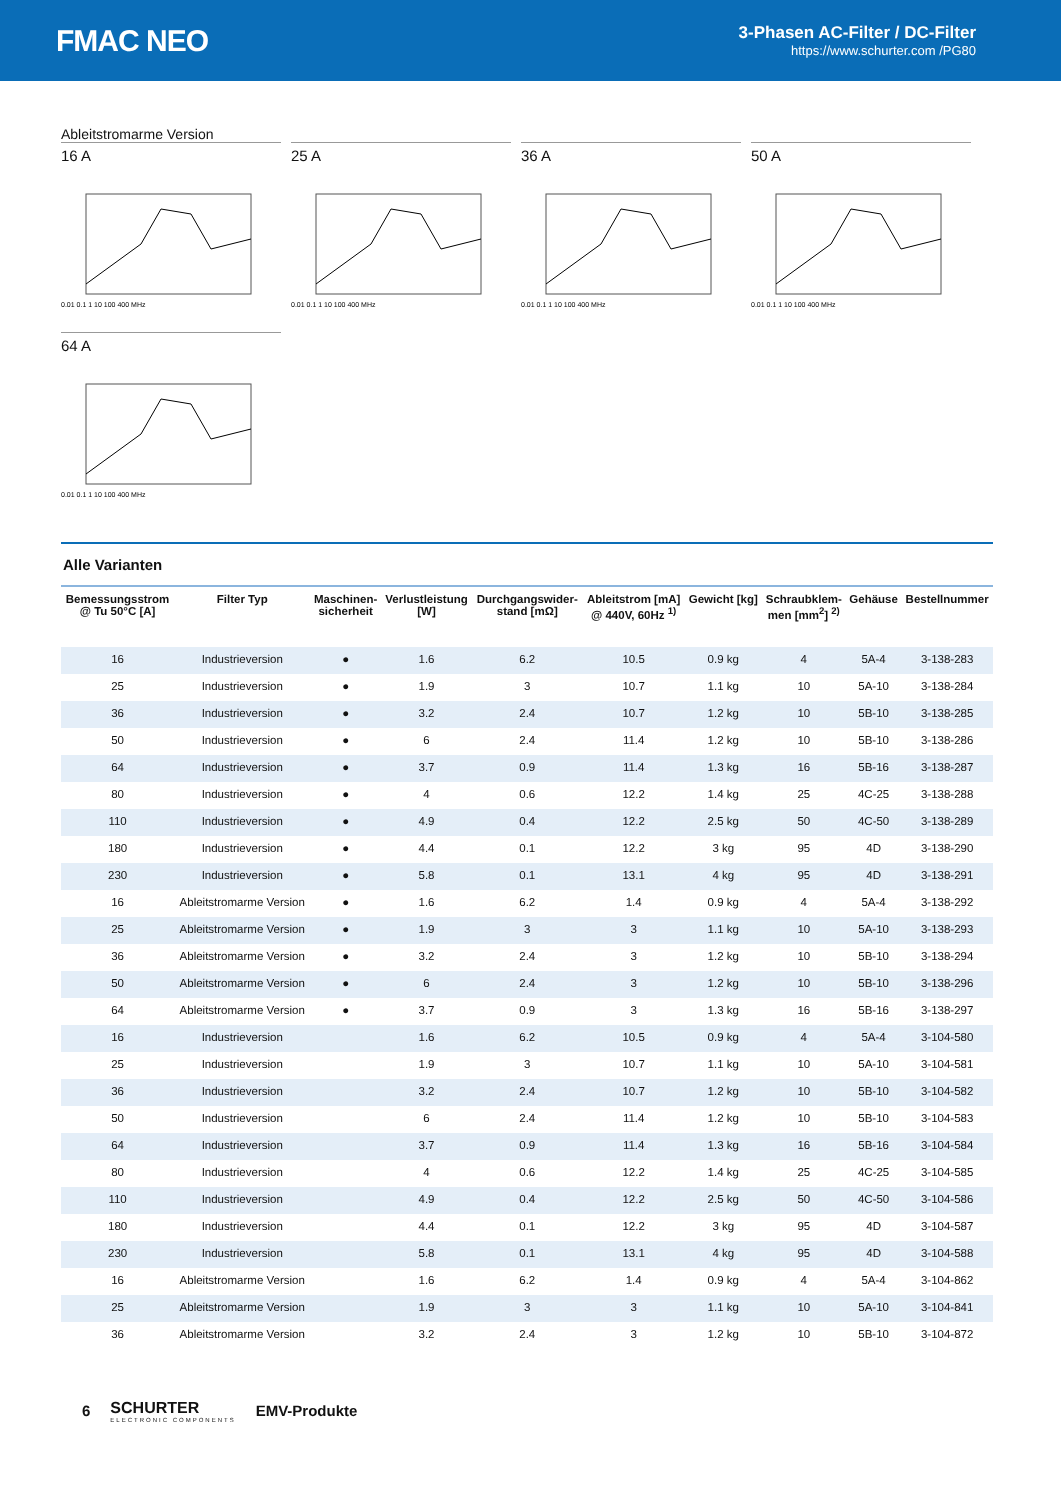FMAC NEO
3-Phasen AC-Filter / DC-Filter
https://www.schurter.com /PG80
Ableitstromarme Version
16 A
0.01 0.1 1 10 100 400 MHz
25 A
0.01 0.1 1 10 100 400 MHz
36 A
0.01 0.1 1 10 100 400 MHz
50 A
0.01 0.1 1 10 100 400 MHz
64 A
0.01 0.1 1 10 100 400 MHz
Alle Varianten
| Bemessungsstrom @ Tu 50°C [A] | Filter Typ | Maschinen- sicherheit | Verlustleistung [W] | Durchgangswider- stand [mΩ] | Ableitstrom [mA] @ 440V, 60Hz <sup>1)</sup> | Gewicht [kg] | Schraubklem- men [mm<sup>2</sup>] <sup>2)</sup> | Gehäuse | Bestellnummer |
| --- | --- | --- | --- | --- | --- | --- | --- | --- | --- |
| 16 | Industrieversion | ● | 1.6 | 6.2 | 10.5 | 0.9 kg | 4 | 5A-4 | 3-138-283 |
| 25 | Industrieversion | ● | 1.9 | 3 | 10.7 | 1.1 kg | 10 | 5A-10 | 3-138-284 |
| 36 | Industrieversion | ● | 3.2 | 2.4 | 10.7 | 1.2 kg | 10 | 5B-10 | 3-138-285 |
| 50 | Industrieversion | ● | 6 | 2.4 | 11.4 | 1.2 kg | 10 | 5B-10 | 3-138-286 |
| 64 | Industrieversion | ● | 3.7 | 0.9 | 11.4 | 1.3 kg | 16 | 5B-16 | 3-138-287 |
| 80 | Industrieversion | ● | 4 | 0.6 | 12.2 | 1.4 kg | 25 | 4C-25 | 3-138-288 |
| 110 | Industrieversion | ● | 4.9 | 0.4 | 12.2 | 2.5 kg | 50 | 4C-50 | 3-138-289 |
| 180 | Industrieversion | ● | 4.4 | 0.1 | 12.2 | 3 kg | 95 | 4D | 3-138-290 |
| 230 | Industrieversion | ● | 5.8 | 0.1 | 13.1 | 4 kg | 95 | 4D | 3-138-291 |
| 16 | Ableitstromarme Version | ● | 1.6 | 6.2 | 1.4 | 0.9 kg | 4 | 5A-4 | 3-138-292 |
| 25 | Ableitstromarme Version | ● | 1.9 | 3 | 3 | 1.1 kg | 10 | 5A-10 | 3-138-293 |
| 36 | Ableitstromarme Version | ● | 3.2 | 2.4 | 3 | 1.2 kg | 10 | 5B-10 | 3-138-294 |
| 50 | Ableitstromarme Version | ● | 6 | 2.4 | 3 | 1.2 kg | 10 | 5B-10 | 3-138-296 |
| 64 | Ableitstromarme Version | ● | 3.7 | 0.9 | 3 | 1.3 kg | 16 | 5B-16 | 3-138-297 |
| 16 | Industrieversion | | 1.6 | 6.2 | 10.5 | 0.9 kg | 4 | 5A-4 | 3-104-580 |
| 25 | Industrieversion | | 1.9 | 3 | 10.7 | 1.1 kg | 10 | 5A-10 | 3-104-581 |
| 36 | Industrieversion | | 3.2 | 2.4 | 10.7 | 1.2 kg | 10 | 5B-10 | 3-104-582 |
| 50 | Industrieversion | | 6 | 2.4 | 11.4 | 1.2 kg | 10 | 5B-10 | 3-104-583 |
| 64 | Industrieversion | | 3.7 | 0.9 | 11.4 | 1.3 kg | 16 | 5B-16 | 3-104-584 |
| 80 | Industrieversion | | 4 | 0.6 | 12.2 | 1.4 kg | 25 | 4C-25 | 3-104-585 |
| 110 | Industrieversion | | 4.9 | 0.4 | 12.2 | 2.5 kg | 50 | 4C-50 | 3-104-586 |
| 180 | Industrieversion | | 4.4 | 0.1 | 12.2 | 3 kg | 95 | 4D | 3-104-587 |
| 230 | Industrieversion | | 5.8 | 0.1 | 13.1 | 4 kg | 95 | 4D | 3-104-588 |
| 16 | Ableitstromarme Version | | 1.6 | 6.2 | 1.4 | 0.9 kg | 4 | 5A-4 | 3-104-862 |
| 25 | Ableitstromarme Version | | 1.9 | 3 | 3 | 1.1 kg | 10 | 5A-10 | 3-104-841 |
| 36 | Ableitstromarme Version | | 3.2 | 2.4 | 3 | 1.2 kg | 10 | 5B-10 | 3-104-872 |
6
SCHURTER
ELECTRONIC COMPONENTS
EMV-Produkte